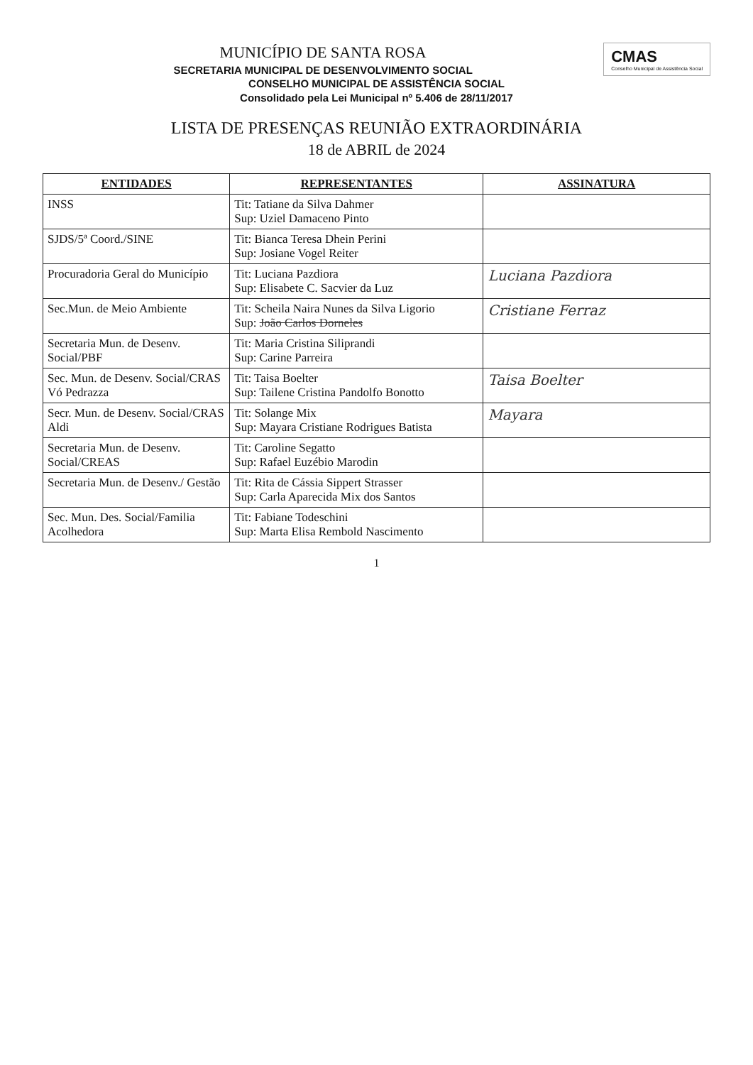CMAS
Conselho Municipal de Assistência Social
MUNICÍPIO DE SANTA ROSA
SECRETARIA MUNICIPAL DE DESENVOLVIMENTO SOCIAL
CONSELHO MUNICIPAL DE ASSISTÊNCIA SOCIAL
Consolidado pela Lei Municipal nº 5.406 de 28/11/2017
LISTA DE PRESENÇAS REUNIÃO EXTRAORDINÁRIA
18 de ABRIL de 2024
| ENTIDADES | REPRESENTANTES | ASSINATURA |
| --- | --- | --- |
| INSS | Tit: Tatiane da Silva Dahmer Sup: Uziel Damaceno Pinto | |
| SJDS/5ª Coord./SINE | Tit: Bianca Teresa Dhein Perini Sup: Josiane Vogel Reiter | |
| Procuradoria Geral do Município | Tit: Luciana Pazdiora Sup: Elisabete C. Sacvier da Luz | Luciana Pazdiora |
| Sec.Mun. de Meio Ambiente | Tit: Scheila Naira Nunes da Silva Ligorio Sup: João Carlos Dorneles | Cristiane Ferraz |
| Secretaria Mun. de Desenv. Social/PBF | Tit: Maria Cristina Siliprandi Sup: Carine Parreira | |
| Sec. Mun. de Desenv. Social/CRAS Vó Pedrazza | Tit: Taisa Boelter Sup: Tailene Cristina Pandolfo Bonotto | Taisa Boelter |
| Secr. Mun. de Desenv. Social/CRAS Aldi | Tit: Solange Mix Sup: Mayara Cristiane Rodrigues Batista | Mayara |
| Secretaria Mun. de Desenv. Social/CREAS | Tit: Caroline Segatto Sup: Rafael Euzébio Marodin | |
| Secretaria Mun. de Desenv./ Gestão | Tit: Rita de Cássia Sippert Strasser Sup: Carla Aparecida Mix dos Santos | |
| Sec. Mun. Des. Social/Familia Acolhedora | Tit: Fabiane Todeschini Sup: Marta Elisa Rembold Nascimento | |
1